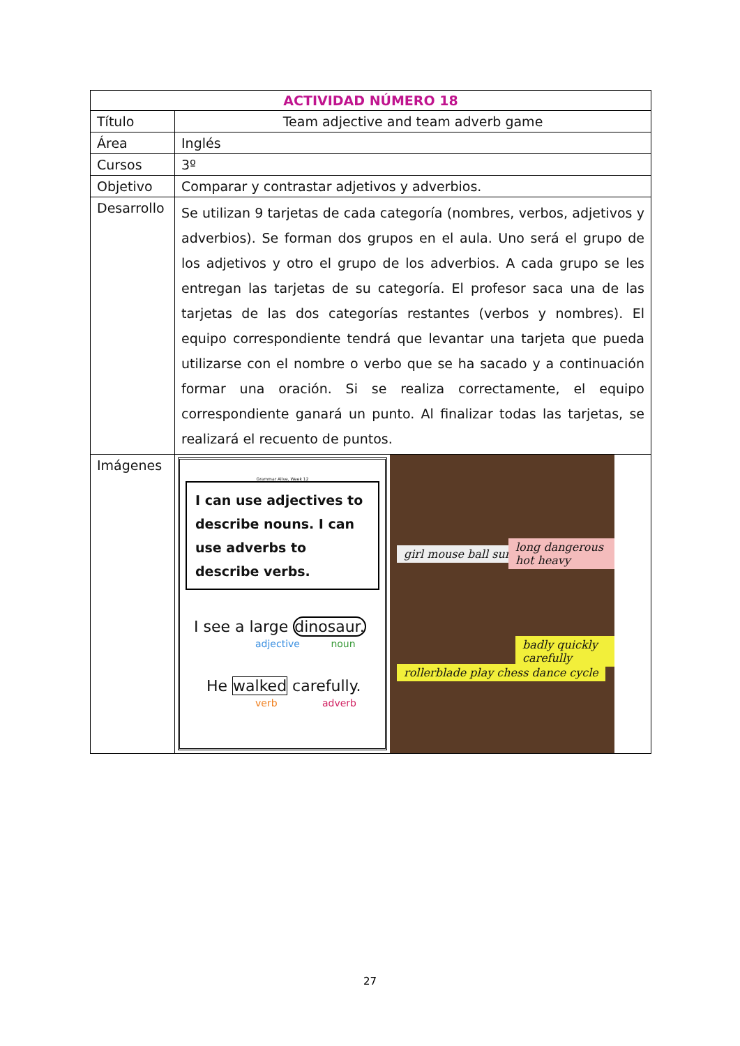| ACTIVIDAD NÚMERO 18 | |
| --- | --- |
| Título | Team adjective and team adverb game |
| Área | Inglés |
| Cursos | 3º |
| Objetivo | Comparar y contrastar adjetivos y adverbios. |
| Desarrollo | Se utilizan 9 tarjetas de cada categoría (nombres, verbos, adjetivos y adverbios). Se forman dos grupos en el aula. Uno será el grupo de los adjetivos y otro el grupo de los adverbios. A cada grupo se les entregan las tarjetas de su categoría. El profesor saca una de las tarjetas de las dos categorías restantes (verbos y nombres). El equipo correspondiente tendrá que levantar una tarjeta que pueda utilizarse con el nombre o verbo que se ha sacado y a continuación formar una oración. Si se realiza correctamente, el equipo correspondiente ganará un punto. Al finalizar todas las tarjetas, se realizará el recuento de puntos. |
| Imágenes | Grammar Alive, Week 12 I can use adjectives to describe nouns. I can use adverbs to describe verbs. I see a large dinosaur. adjective noun He walked carefully. verb adverb girl mouse ball sun long dangerous hot heavy rollerblade play chess dance cycle badly quickly carefully |
27